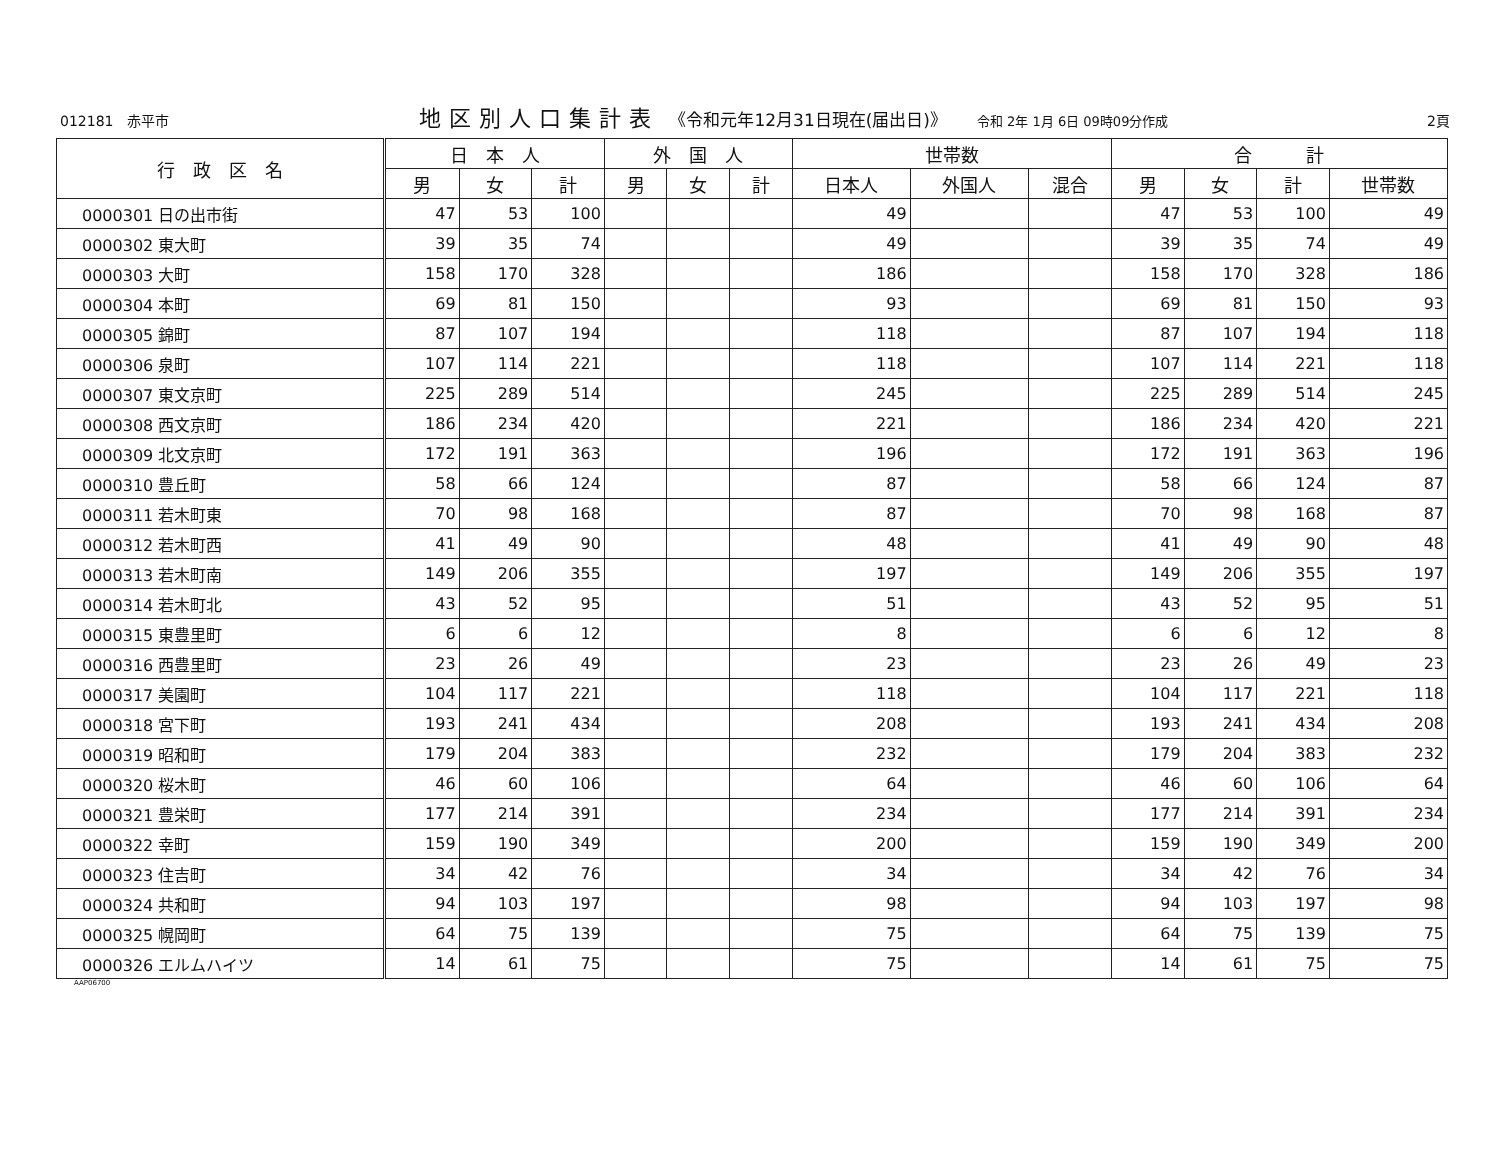012181　赤平市 地区別人口集計表 《令和元年12月31日現在(届出日)》 令和 2年 1月 6日 09時09分作成 2頁
| 行 政 区 名 | 日 本 人 | | | 外 国 人 | | | 世帯数 | | | 合 計 | | | |
| --- | --- | --- | --- | --- | --- | --- | --- | --- | --- | --- | --- | --- | --- |
| | 男 | 女 | 計 | 男 | 女 | 計 | 日本人 | 外国人 | 混合 | 男 | 女 | 計 | 世帯数 |
| 0000301 日の出市街 | 47 | 53 | 100 | | | | 49 | | | 47 | 53 | 100 | 49 |
| 0000302 東大町 | 39 | 35 | 74 | | | | 49 | | | 39 | 35 | 74 | 49 |
| 0000303 大町 | 158 | 170 | 328 | | | | 186 | | | 158 | 170 | 328 | 186 |
| 0000304 本町 | 69 | 81 | 150 | | | | 93 | | | 69 | 81 | 150 | 93 |
| 0000305 錦町 | 87 | 107 | 194 | | | | 118 | | | 87 | 107 | 194 | 118 |
| 0000306 泉町 | 107 | 114 | 221 | | | | 118 | | | 107 | 114 | 221 | 118 |
| 0000307 東文京町 | 225 | 289 | 514 | | | | 245 | | | 225 | 289 | 514 | 245 |
| 0000308 西文京町 | 186 | 234 | 420 | | | | 221 | | | 186 | 234 | 420 | 221 |
| 0000309 北文京町 | 172 | 191 | 363 | | | | 196 | | | 172 | 191 | 363 | 196 |
| 0000310 豊丘町 | 58 | 66 | 124 | | | | 87 | | | 58 | 66 | 124 | 87 |
| 0000311 若木町東 | 70 | 98 | 168 | | | | 87 | | | 70 | 98 | 168 | 87 |
| 0000312 若木町西 | 41 | 49 | 90 | | | | 48 | | | 41 | 49 | 90 | 48 |
| 0000313 若木町南 | 149 | 206 | 355 | | | | 197 | | | 149 | 206 | 355 | 197 |
| 0000314 若木町北 | 43 | 52 | 95 | | | | 51 | | | 43 | 52 | 95 | 51 |
| 0000315 東豊里町 | 6 | 6 | 12 | | | | 8 | | | 6 | 6 | 12 | 8 |
| 0000316 西豊里町 | 23 | 26 | 49 | | | | 23 | | | 23 | 26 | 49 | 23 |
| 0000317 美園町 | 104 | 117 | 221 | | | | 118 | | | 104 | 117 | 221 | 118 |
| 0000318 宮下町 | 193 | 241 | 434 | | | | 208 | | | 193 | 241 | 434 | 208 |
| 0000319 昭和町 | 179 | 204 | 383 | | | | 232 | | | 179 | 204 | 383 | 232 |
| 0000320 桜木町 | 46 | 60 | 106 | | | | 64 | | | 46 | 60 | 106 | 64 |
| 0000321 豊栄町 | 177 | 214 | 391 | | | | 234 | | | 177 | 214 | 391 | 234 |
| 0000322 幸町 | 159 | 190 | 349 | | | | 200 | | | 159 | 190 | 349 | 200 |
| 0000323 住吉町 | 34 | 42 | 76 | | | | 34 | | | 34 | 42 | 76 | 34 |
| 0000324 共和町 | 94 | 103 | 197 | | | | 98 | | | 94 | 103 | 197 | 98 |
| 0000325 幌岡町 | 64 | 75 | 139 | | | | 75 | | | 64 | 75 | 139 | 75 |
| 0000326 エルムハイツ | 14 | 61 | 75 | | | | 75 | | | 14 | 61 | 75 | 75 |
AAP06700